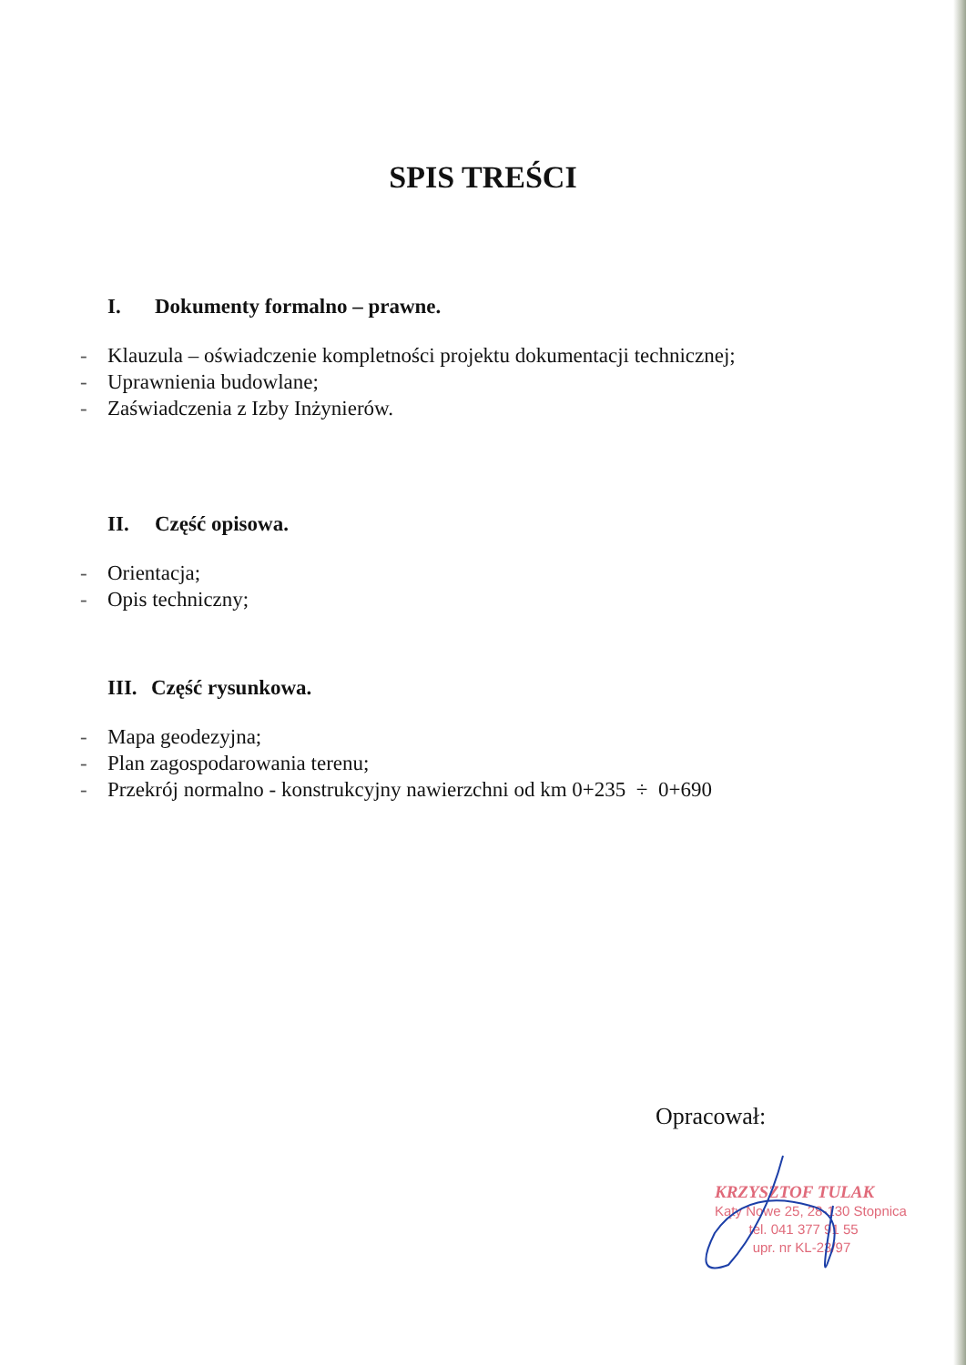SPIS TREŚCI
I. Dokumenty formalno – prawne.
- Klauzula – oświadczenie kompletności projektu dokumentacji technicznej;
- Uprawnienia budowlane;
- Zaświadczenia z Izby Inżynierów.
II. Część opisowa.
- Orientacja;
- Opis techniczny;
III. Część rysunkowa.
- Mapa geodezyjna;
- Plan zagospodarowania terenu;
- Przekrój normalno - konstrukcyjny nawierzchni od km 0+235 ÷ 0+690
Opracował:
KRZYSZTOF TULAK
Kąty Nowe 25, 28-130 Stopnica
tel. 041 377 91 55
upr. nr KL-23/97